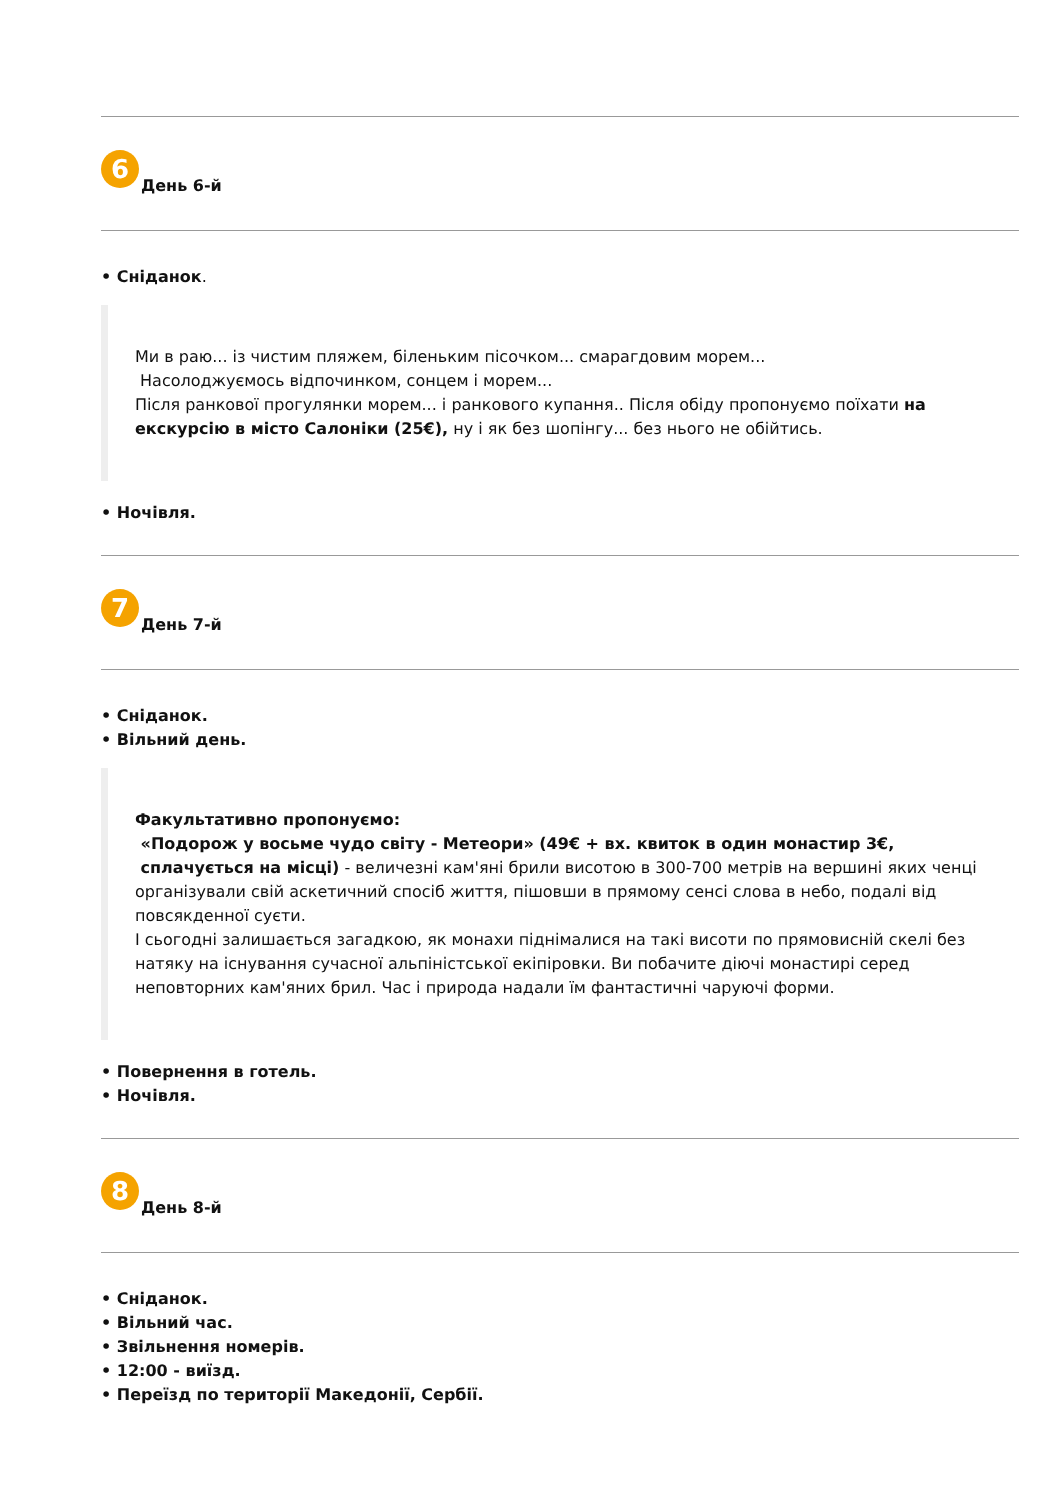6 День 6-й
Сніданок.
Ми в раю... із чистим пляжем, біленьким пісочком... смарагдовим морем...
Насолоджуємось відпочинком, сонцем і морем...
Після ранкової прогулянки морем... і ранкового купання.. Після обіду пропонуємо поїхати на екскурсію в місто Салоніки (25€), ну і як без шопінгу... без нього не обійтись.
Ночівля.
7 День 7-й
Сніданок.
Вільний день.
Факультативно пропонуємо:
«Подорож у восьме чудо світу - Метеори» (49€ + вх. квиток в один монастир 3€, сплачується на місці) - величезні кам'яні брили висотою в 300-700 метрів на вершині яких ченці організували свій аскетичний спосіб життя, пішовши в прямому сенсі слова в небо, подалі від повсякденної суєти.
І сьогодні залишається загадкою, як монахи піднімалися на такі висоти по прямовисній скелі без натяку на існування сучасної альпіністської екіпіровки. Ви побачите діючі монастирі серед неповторних кам'яних брил. Час і природа надали їм фантастичні чаруючі форми.
Повернення в готель.
Ночівля.
8 День 8-й
Сніданок.
Вільний час.
Звільнення номерів.
12:00 - виїзд.
Переїзд по території Македонії, Сербії.